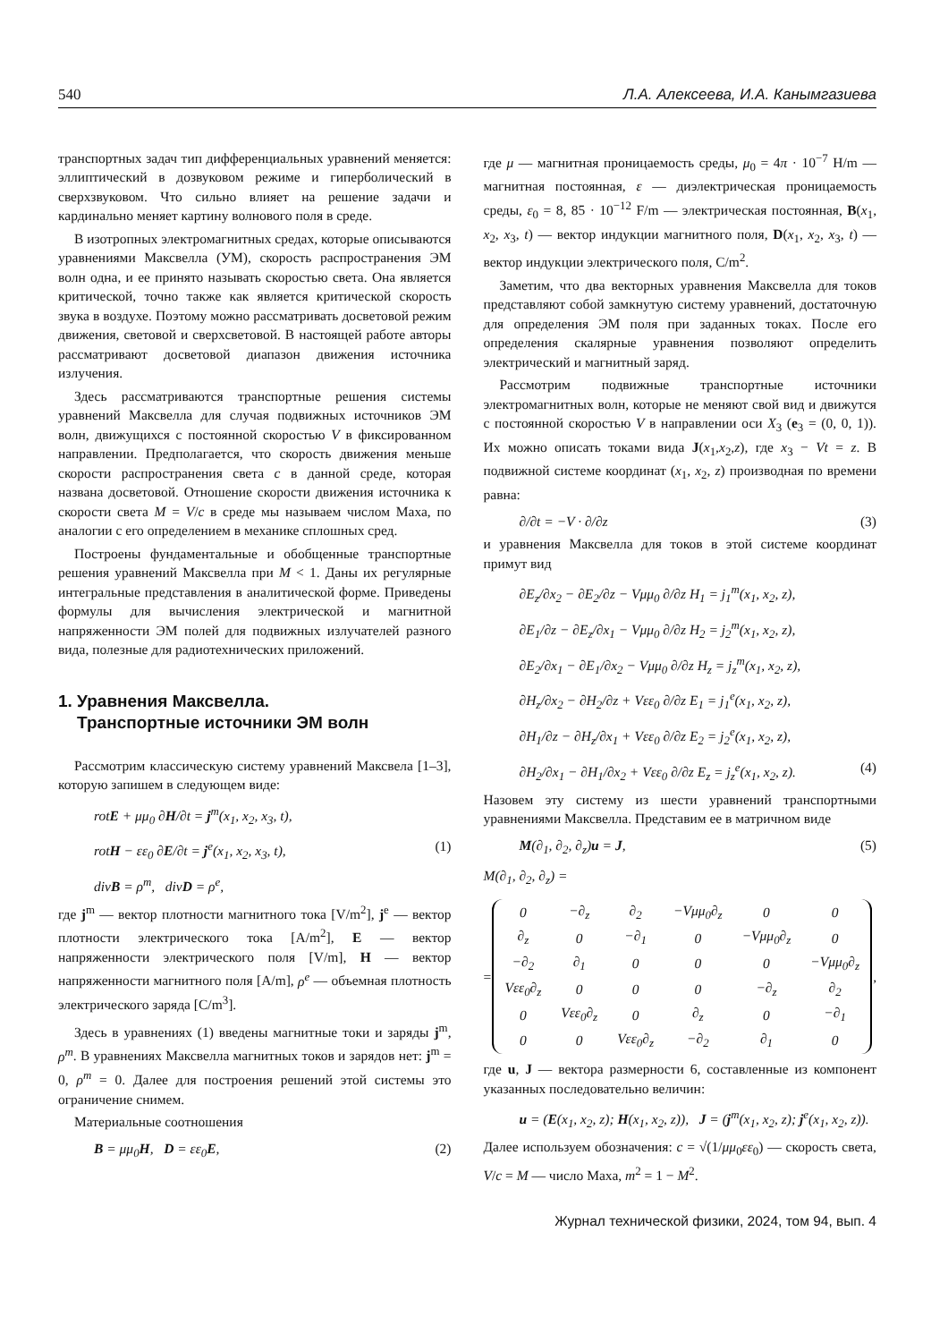540 Л.А. Алексеева, И.А. Канымгазиева
транспортных задач тип дифференциальных уравнений меняется: эллиптический в дозвуковом режиме и гиперболический в сверхзвуковом. Что сильно влияет на решение задачи и кардинально меняет картину волнового поля в среде.
В изотропных электромагнитных средах, которые описываются уравнениями Максвелла (УМ), скорость распространения ЭМ волн одна, и ее принято называть скоростью света. Она является критической, точно также как является критической скорость звука в воздухе. Поэтому можно рассматривать досветовой режим движения, световой и сверхсветовой. В настоящей работе авторы рассматривают досветовой диапазон движения источника излучения.
Здесь рассматриваются транспортные решения системы уравнений Максвелла для случая подвижных источников ЭМ волн, движущихся с постоянной скоростью V в фиксированном направлении. Предполагается, что скорость движения меньше скорости распространения света c в данной среде, которая названа досветовой. Отношение скорости движения источника к скорости света M = V/c в среде мы называем числом Маха, по аналогии с его определением в механике сплошных сред.
Построены фундаментальные и обобщенные транспортные решения уравнений Максвелла при M < 1. Даны их регулярные интегральные представления в аналитической форме. Приведены формулы для вычисления электрической и магнитной напряженности ЭМ полей для подвижных излучателей разного вида, полезные для радиотехнических приложений.
1. Уравнения Максвелла.
Транспортные источники ЭМ волн
Рассмотрим классическую систему уравнений Максвела [1–3], которую запишем в следующем виде:
rotE + μμ<sub>0</sub> ∂H/∂t = j<sup>m</sup>(x<sub>1</sub>, x<sub>2</sub>, x<sub>3</sub>, t),
rotH − εε<sub>0</sub> ∂E/∂t = j<sup>e</sup>(x<sub>1</sub>, x<sub>2</sub>, x<sub>3</sub>, t), (1)
divB = ρ<sup>m</sup>, divD = ρ<sup>e</sup>,
где j<sup>m</sup> — вектор плотности магнитного тока [V/m<sup>2</sup>], j<sup>e</sup> — вектор плотности электрического тока [A/m<sup>2</sup>], E — вектор напряженности электрического поля [V/m], H — вектор напряженности магнитного поля [A/m], ρ<sup>e</sup> — объемная плотность электрического заряда [C/m<sup>3</sup>].
Здесь в уравнениях (1) введены магнитные токи и заряды j<sup>m</sup>, ρ<sup>m</sup>. В уравнениях Максвелла магнитных токов и зарядов нет: j<sup>m</sup> = 0, ρ<sup>m</sup> = 0. Далее для построения решений этой системы это ограничение снимем.
Материальные соотношения
B = μμ<sub>0</sub>H, D = εε<sub>0</sub>E, (2)
где μ — магнитная проницаемость среды, μ<sub>0</sub> = 4π · 10<sup>−7</sup> H/m — магнитная постоянная, ε — диэлектрическая проницаемость среды, ε<sub>0</sub> = 8, 85 · 10<sup>−12</sup> F/m — электрическая постоянная, B(x<sub>1</sub>, x<sub>2</sub>, x<sub>3</sub>, t) — вектор индукции магнитного поля, D(x<sub>1</sub>, x<sub>2</sub>, x<sub>3</sub>, t) — вектор индукции электрического поля, C/m<sup>2</sup>.
Заметим, что два векторных уравнения Максвелла для токов представляют собой замкнутую систему уравнений, достаточную для определения ЭМ поля при заданных токах. После его определения скалярные уравнения позволяют определить электрический и магнитный заряд.
Рассмотрим подвижные транспортные источники электромагнитных волн, которые не меняют свой вид и движутся с постоянной скоростью V в направлении оси X<sub>3</sub> (e<sub>3</sub> = (0, 0, 1)). Их можно описать токами вида J(x<sub>1</sub>,x<sub>2</sub>,z), где x<sub>3</sub> − Vt = z. В подвижной системе координат (x<sub>1</sub>, x<sub>2</sub>, z) производная по времени равна:
∂/∂t = −V · ∂/∂z (3)
и уравнения Максвелла для токов в этой системе координат примут вид
∂E<sub>z</sub>/∂x<sub>2</sub> − ∂E<sub>2</sub>/∂z − Vμμ<sub>0</sub> ∂/∂z H<sub>1</sub> = j<sub>1</sub><sup>m</sup>(x<sub>1</sub>, x<sub>2</sub>, z),
∂E<sub>1</sub>/∂z − ∂E<sub>z</sub>/∂x<sub>1</sub> − Vμμ<sub>0</sub> ∂/∂z H<sub>2</sub> = j<sub>2</sub><sup>m</sup>(x<sub>1</sub>, x<sub>2</sub>, z),
∂E<sub>2</sub>/∂x<sub>1</sub> − ∂E<sub>1</sub>/∂x<sub>2</sub> − Vμμ<sub>0</sub> ∂/∂z H<sub>z</sub> = j<sub>z</sub><sup>m</sup>(x<sub>1</sub>, x<sub>2</sub>, z),
∂H<sub>z</sub>/∂x<sub>2</sub> − ∂H<sub>2</sub>/∂z + Vεε<sub>0</sub> ∂/∂z E<sub>1</sub> = j<sub>1</sub><sup>e</sup>(x<sub>1</sub>, x<sub>2</sub>, z),
∂H<sub>1</sub>/∂z − ∂H<sub>z</sub>/∂x<sub>1</sub> + Vεε<sub>0</sub> ∂/∂z E<sub>2</sub> = j<sub>2</sub><sup>e</sup>(x<sub>1</sub>, x<sub>2</sub>, z),
∂H<sub>2</sub>/∂x<sub>1</sub> − ∂H<sub>1</sub>/∂x<sub>2</sub> + Vεε<sub>0</sub> ∂/∂z E<sub>z</sub> = j<sub>z</sub><sup>e</sup>(x<sub>1</sub>, x<sub>2</sub>, z). (4)
Назовем эту систему из шести уравнений транспортными уравнениями Максвелла. Представим ее в матричном виде
M(∂<sub>1</sub>, ∂<sub>2</sub>, ∂<sub>z</sub>)u = J, (5)
M(∂<sub>1</sub>, ∂<sub>2</sub>, ∂<sub>z</sub>) =
=
| 0 | −∂<sub>z</sub> | ∂<sub>2</sub> | −Vμμ<sub>0</sub>∂<sub>z</sub> | 0 | 0 |
| ∂<sub>z</sub> | 0 | −∂<sub>1</sub> | 0 | −Vμμ<sub>0</sub>∂<sub>z</sub> | 0 |
| −∂<sub>2</sub> | ∂<sub>1</sub> | 0 | 0 | 0 | −Vμμ<sub>0</sub>∂<sub>z</sub> |
| Vεε<sub>0</sub>∂<sub>z</sub> | 0 | 0 | 0 | −∂<sub>z</sub> | ∂<sub>2</sub> |
| 0 | Vεε<sub>0</sub>∂<sub>z</sub> | 0 | ∂<sub>z</sub> | 0 | −∂<sub>1</sub> |
| 0 | 0 | Vεε<sub>0</sub>∂<sub>z</sub> | −∂<sub>2</sub> | ∂<sub>1</sub> | 0 |
,
где u, J — вектора размерности 6, составленные из компонент указанных последовательно величин:
u = (E(x<sub>1</sub>, x<sub>2</sub>, z); H(x<sub>1</sub>, x<sub>2</sub>, z)), J = (j<sup>m</sup>(x<sub>1</sub>, x<sub>2</sub>, z); j<sup>e</sup>(x<sub>1</sub>, x<sub>2</sub>, z)).
Далее используем обозначения: c = √(1/μμ<sub>0</sub>εε<sub>0</sub>) — скорость света, V/c = M — число Маха, m<sup>2</sup> = 1 − M<sup>2</sup>.
Журнал технической физики, 2024, том 94, вып. 4